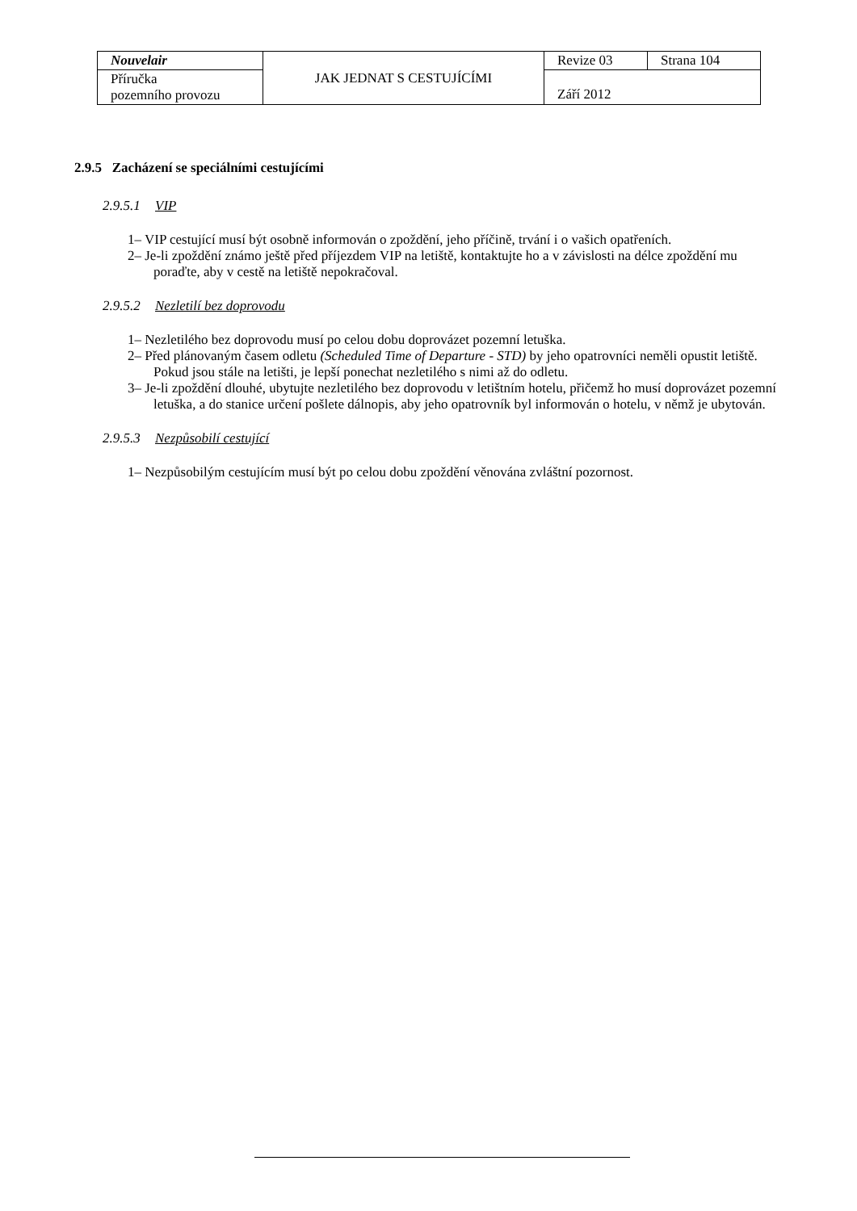| Nouvelair | JAK JEDNAT S CESTUJÍCÍMI | Revize 03 | Strana 104 |
| Příručka pozemního provozu | | Září 2012 | |
2.9.5 Zacházení se speciálními cestujícími
2.9.5.1 VIP
1– VIP cestující musí být osobně informován o zpoždění, jeho příčině, trvání i o vašich opatřeních.
2– Je-li zpoždění známo ještě před příjezdem VIP na letiště, kontaktujte ho a v závislosti na délce zpoždění mu poraďte, aby v cestě na letiště nepokračoval.
2.9.5.2 Nezletilí bez doprovodu
1– Nezletilého bez doprovodu musí po celou dobu doprovázet pozemní letuška.
2– Před plánovaným časem odletu (Scheduled Time of Departure - STD) by jeho opatrovníci neměli opustit letiště. Pokud jsou stále na letišti, je lepší ponechat nezletilého s nimi až do odletu.
3– Je-li zpoždění dlouhé, ubytujte nezletilého bez doprovodu v letištním hotelu, přičemž ho musí doprovázet pozemní letuška, a do stanice určení pošlete dálnopis, aby jeho opatrovník byl informován o hotelu, v němž je ubytován.
2.9.5.3 Nezpůsobilí cestující
1– Nezpůsobilým cestujícím musí být po celou dobu zpoždění věnována zvláštní pozornost.